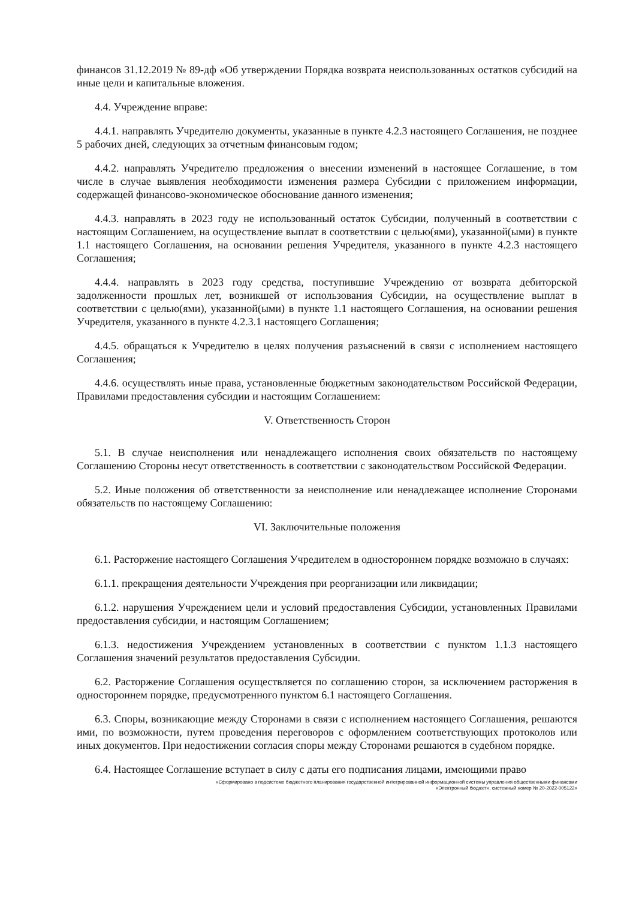финансов 31.12.2019 № 89-дф «Об утверждении Порядка возврата неиспользованных остатков субсидий на иные цели и капитальные вложения.
4.4. Учреждение вправе:
4.4.1. направлять Учредителю документы, указанные в пункте 4.2.3 настоящего Соглашения, не позднее 5 рабочих дней, следующих за отчетным финансовым годом;
4.4.2. направлять Учредителю предложения о внесении изменений в настоящее Соглашение, в том числе в случае выявления необходимости изменения размера Субсидии с приложением информации, содержащей финансово-экономическое обоснование данного изменения;
4.4.3. направлять в 2023 году не использованный остаток Субсидии, полученный в соответствии с настоящим Соглашением, на осуществление выплат в соответствии с целью(ями), указанной(ыми) в пункте 1.1 настоящего Соглашения, на основании решения Учредителя, указанного в пункте 4.2.3 настоящего Соглашения;
4.4.4. направлять в 2023 году средства, поступившие Учреждению от возврата дебиторской задолженности прошлых лет, возникшей от использования Субсидии, на осуществление выплат в соответствии с целью(ями), указанной(ыми) в пункте 1.1 настоящего Соглашения, на основании решения Учредителя, указанного в пункте 4.2.3.1 настоящего Соглашения;
4.4.5. обращаться к Учредителю в целях получения разъяснений в связи с исполнением настоящего Соглашения;
4.4.6. осуществлять иные права, установленные бюджетным законодательством Российской Федерации, Правилами предоставления субсидии и настоящим Соглашением:
V. Ответственность Сторон
5.1. В случае неисполнения или ненадлежащего исполнения своих обязательств по настоящему Соглашению Стороны несут ответственность в соответствии с законодательством Российской Федерации.
5.2. Иные положения об ответственности за неисполнение или ненадлежащее исполнение Сторонами обязательств по настоящему Соглашению:
VI. Заключительные положения
6.1. Расторжение настоящего Соглашения Учредителем в одностороннем порядке возможно в случаях:
6.1.1. прекращения деятельности Учреждения при реорганизации или ликвидации;
6.1.2. нарушения Учреждением цели и условий предоставления Субсидии, установленных Правилами предоставления субсидии, и настоящим Соглашением;
6.1.3. недостижения Учреждением установленных в соответствии с пунктом 1.1.3 настоящего Соглашения значений результатов предоставления Субсидии.
6.2. Расторжение Соглашения осуществляется по соглашению сторон, за исключением расторжения в одностороннем порядке, предусмотренного пунктом 6.1 настоящего Соглашения.
6.3. Споры, возникающие между Сторонами в связи с исполнением настоящего Соглашения, решаются ими, по возможности, путем проведения переговоров с оформлением соответствующих протоколов или иных документов. При недостижении согласия споры между Сторонами решаются в судебном порядке.
6.4. Настоящее Соглашение вступает в силу с даты его подписания лицами, имеющими право
«Сформировано в подсистеме бюджетного планирования государственной интегрированной информационной системы управления общественными финансами
«Электронный бюджет», системный номер № 20-2022-005122»